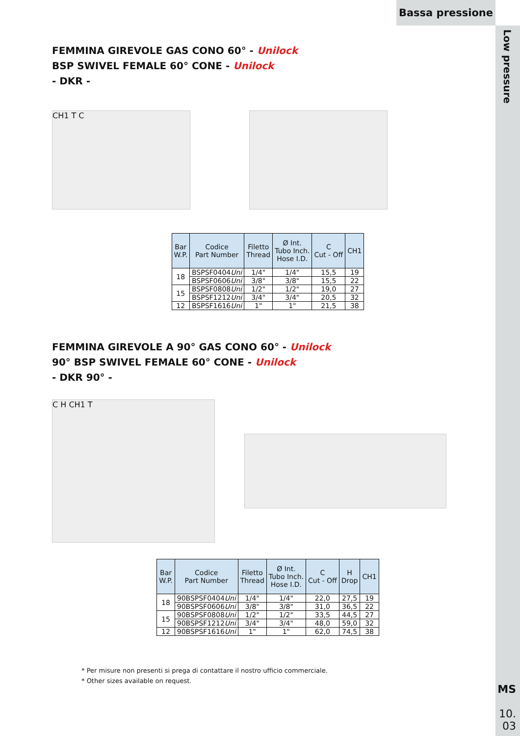Bassa pressione
Low pressure
FEMMINA GIREVOLE GAS CONO 60° - Unilock
BSP SWIVEL FEMALE 60° CONE - Unilock
- DKR -
CH1 T C
| Bar W.P. | Codice Part Number | Filetto Thread | Ø Int. Tubo Inch. Hose I.D. | C Cut - Off | CH1 |
| --- | --- | --- | --- | --- | --- |
| 18 | BSPSF0404 Uni | 1/4" | 1/4" | 15,5 | 19 |
| | BSPSF0606 Uni | 3/8" | 3/8" | 15,5 | 22 |
| 15 | BSPSF0808 Uni | 1/2" | 1/2" | 19,0 | 27 |
| | BSPSF1212 Uni | 3/4" | 3/4" | 20,5 | 32 |
| 12 | BSPSF1616 Uni | 1" | 1" | 21,5 | 38 |
FEMMINA GIREVOLE A 90° GAS CONO 60° - Unilock
90° BSP SWIVEL FEMALE 60° CONE - Unilock
- DKR 90° -
C H CH1 T
| Bar W.P. | Codice Part Number | Filetto Thread | Ø Int. Tubo Inch. Hose I.D. | C Cut - Off | H Drop | CH1 |
| --- | --- | --- | --- | --- | --- | --- |
| 18 | 90BSPSF0404 Uni | 1/4" | 1/4" | 22,0 | 27,5 | 19 |
| | 90BSPSF0606 Uni | 3/8" | 3/8" | 31,0 | 36,5 | 22 |
| 15 | 90BSPSF0808 Uni | 1/2" | 1/2" | 33,5 | 44,5 | 27 |
| | 90BSPSF1212 Uni | 3/4" | 3/4" | 48,0 | 59,0 | 32 |
| 12 | 90BSPSF1616 Uni | 1" | 1" | 62,0 | 74,5 | 38 |
* Per misure non presenti si prega di contattare il nostro ufficio commerciale.
* Other sizes available on request.
MS
10.
03